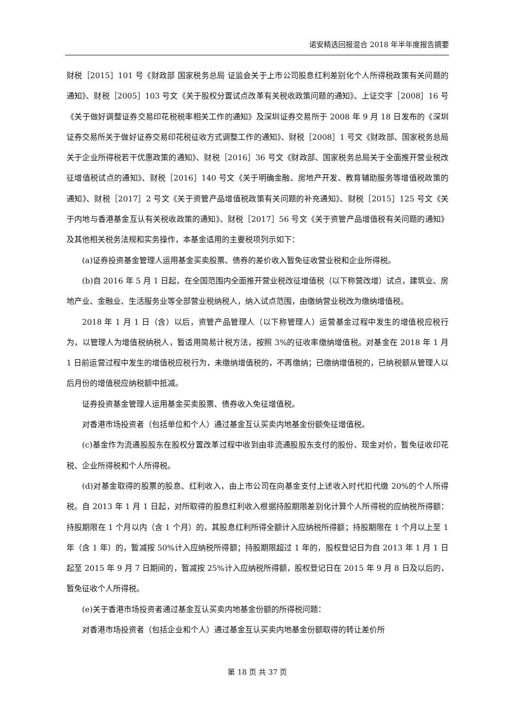诺安精选回报混合 2018 年半年度报告摘要
财税［2015］101 号《财政部 国家税务总局 证监会关于上市公司股息红利差别化个人所得税政策有关问题的通知》、财税［2005］103 号文《关于股权分置试点改革有关税收政策问题的通知》、上证交字［2008］16 号《关于做好调整证券交易印花税税率相关工作的通知》及深圳证券交易所于 2008 年 9 月 18 日发布的《深圳证券交易所关于做好证券交易印花税征收方式调整工作的通知》、财税［2008］1 号文《财政部、国家税务总局关于企业所得税若干优惠政策的通知》、财税［2016］36 号文《财政部、国家税务总局关于全面推开营业税改征增值税试点的通知》、财税［2016］140 号文《关于明确金融、房地产开发、教育辅助服务等增值税政策的通知》、财税［2017］2 号文《关于资管产品增值税政策有关问题的补充通知》、财税［2015］125 号文《关于内地与香港基金互认有关税收政策的通知》、财税［2017］56 号文《关于资管产品增值税有关问题的通知》及其他相关税务法规和实务操作，本基金适用的主要税项列示如下：
(a)证券投资基金管理人运用基金买卖股票、债券的差价收入暂免征收营业税和企业所得税。
(b)自 2016 年 5 月 1 日起，在全国范围内全面推开营业税改征增值税（以下称营改增）试点，建筑业、房地产业、金融业、生活服务业等全部营业税纳税人，纳入试点范围，由缴纳营业税改为缴纳增值税。
2018 年 1 月 1 日（含）以后，资管产品管理人（以下称管理人）运营基金过程中发生的增值税应税行为，以管理人为增值税纳税人，暂适用简易计税方法，按照 3%的征收率缴纳增值税。对基金在 2018 年 1 月 1 日前运营过程中发生的增值税应税行为，未缴纳增值税的，不再缴纳；已缴纳增值税的，已纳税额从管理人以后月份的增值税应纳税额中抵减。
证券投资基金管理人运用基金买卖股票、债券收入免征增值税。
对香港市场投资者（包括单位和个人）通过基金互认买卖内地基金份额免征增值税。
(c)基金作为流通股股东在股权分置改革过程中收到由非流通股股东支付的股份、现金对价，暂免征收印花税、企业所得税和个人所得税。
(d)对基金取得的股票的股息、红利收入，由上市公司在向基金支付上述收入时代扣代缴 20%的个人所得税。自 2013 年 1 月 1 日起，对所取得的股息红利收入根据持股期限差别化计算个人所得税的应纳税所得额：持股期限在 1 个月以内（含 1 个月）的，其股息红利所得全额计入应纳税所得额；持股期限在 1 个月以上至 1 年（含 1 年）的，暂减按 50%计入应纳税所得额；持股期限超过 1 年的，股权登记日为自 2013 年 1 月 1 日起至 2015 年 9 月 7 日期间的，暂减按 25%计入应纳税所得额，股权登记日在 2015 年 9 月 8 日及以后的，暂免征收个人所得税。
(e)关于香港市场投资者通过基金互认买卖内地基金份额的所得税问题：
对香港市场投资者（包括企业和个人）通过基金互认买卖内地基金份额取得的转让差价所
第 18 页 共 37 页